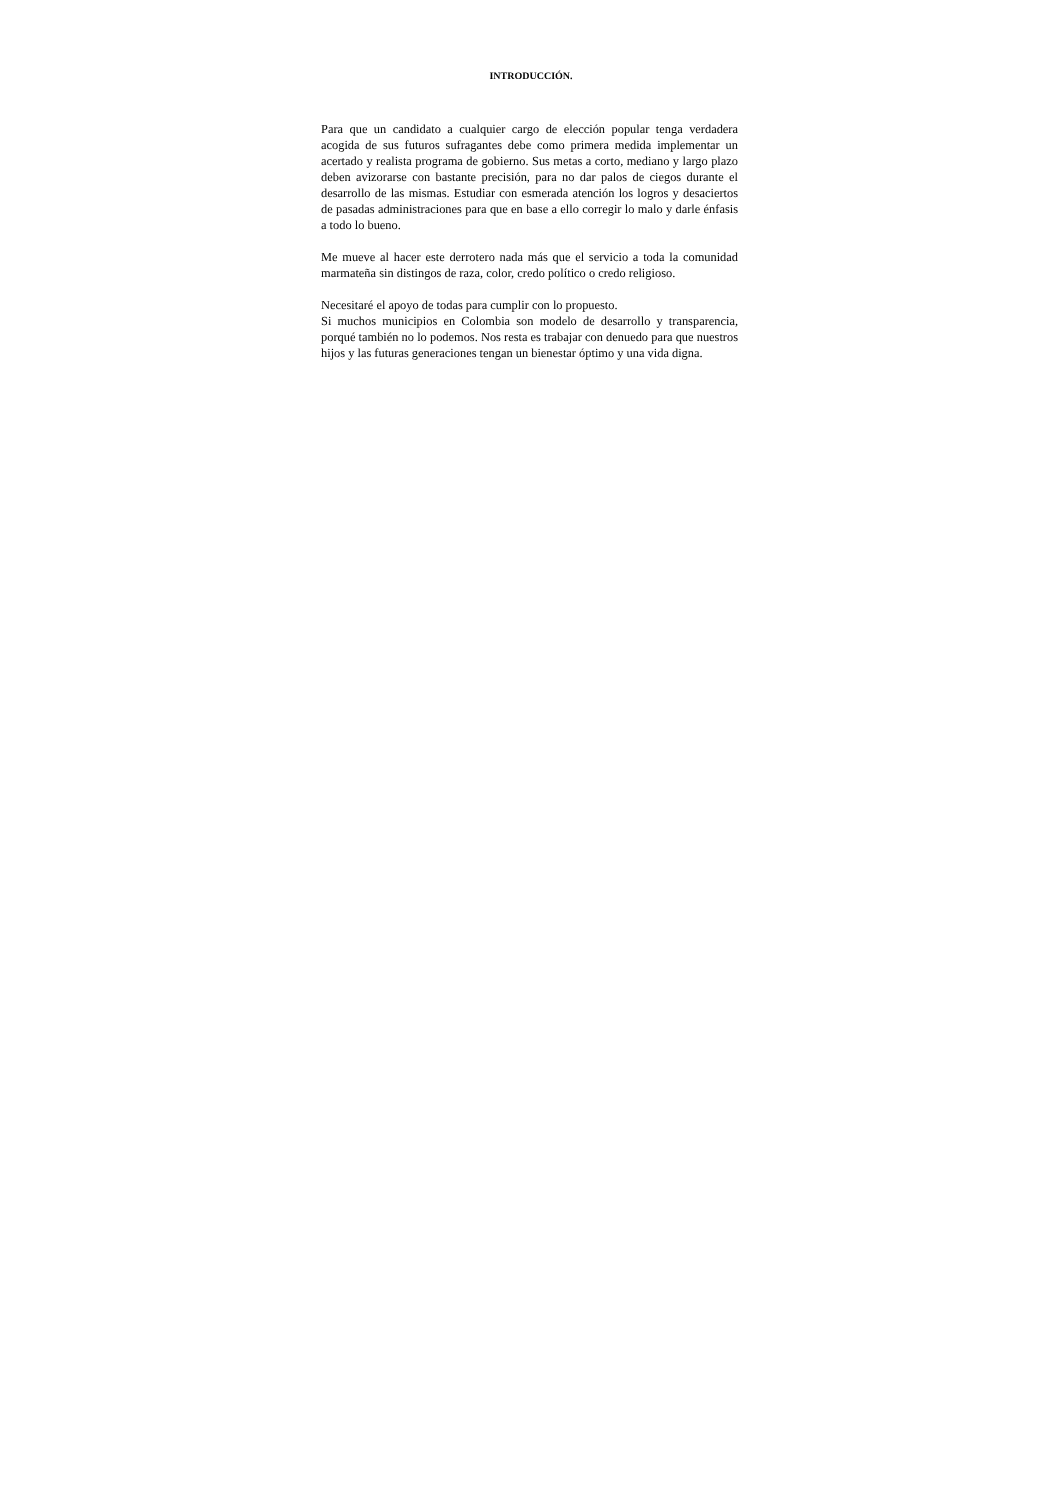INTRODUCCIÓN.
Para que un candidato a cualquier cargo de elección popular tenga verdadera acogida de sus futuros sufragantes debe como primera medida implementar un acertado y realista programa de gobierno. Sus metas a corto, mediano y largo plazo deben avizorarse con bastante precisión, para no dar palos de ciegos durante el desarrollo de las mismas. Estudiar con esmerada atención los logros y desaciertos de pasadas administraciones para que en base a ello corregir lo malo y darle énfasis a todo lo bueno.
Me mueve al hacer este derrotero nada más que el servicio a toda la comunidad marmateña sin distingos de raza, color, credo político o credo religioso.
Necesitaré el apoyo de todas para cumplir con lo propuesto.
Si muchos municipios en Colombia son modelo de desarrollo y transparencia, porqué también no lo podemos. Nos resta es trabajar con denuedo para que nuestros hijos y las futuras generaciones tengan un bienestar óptimo y una vida digna.